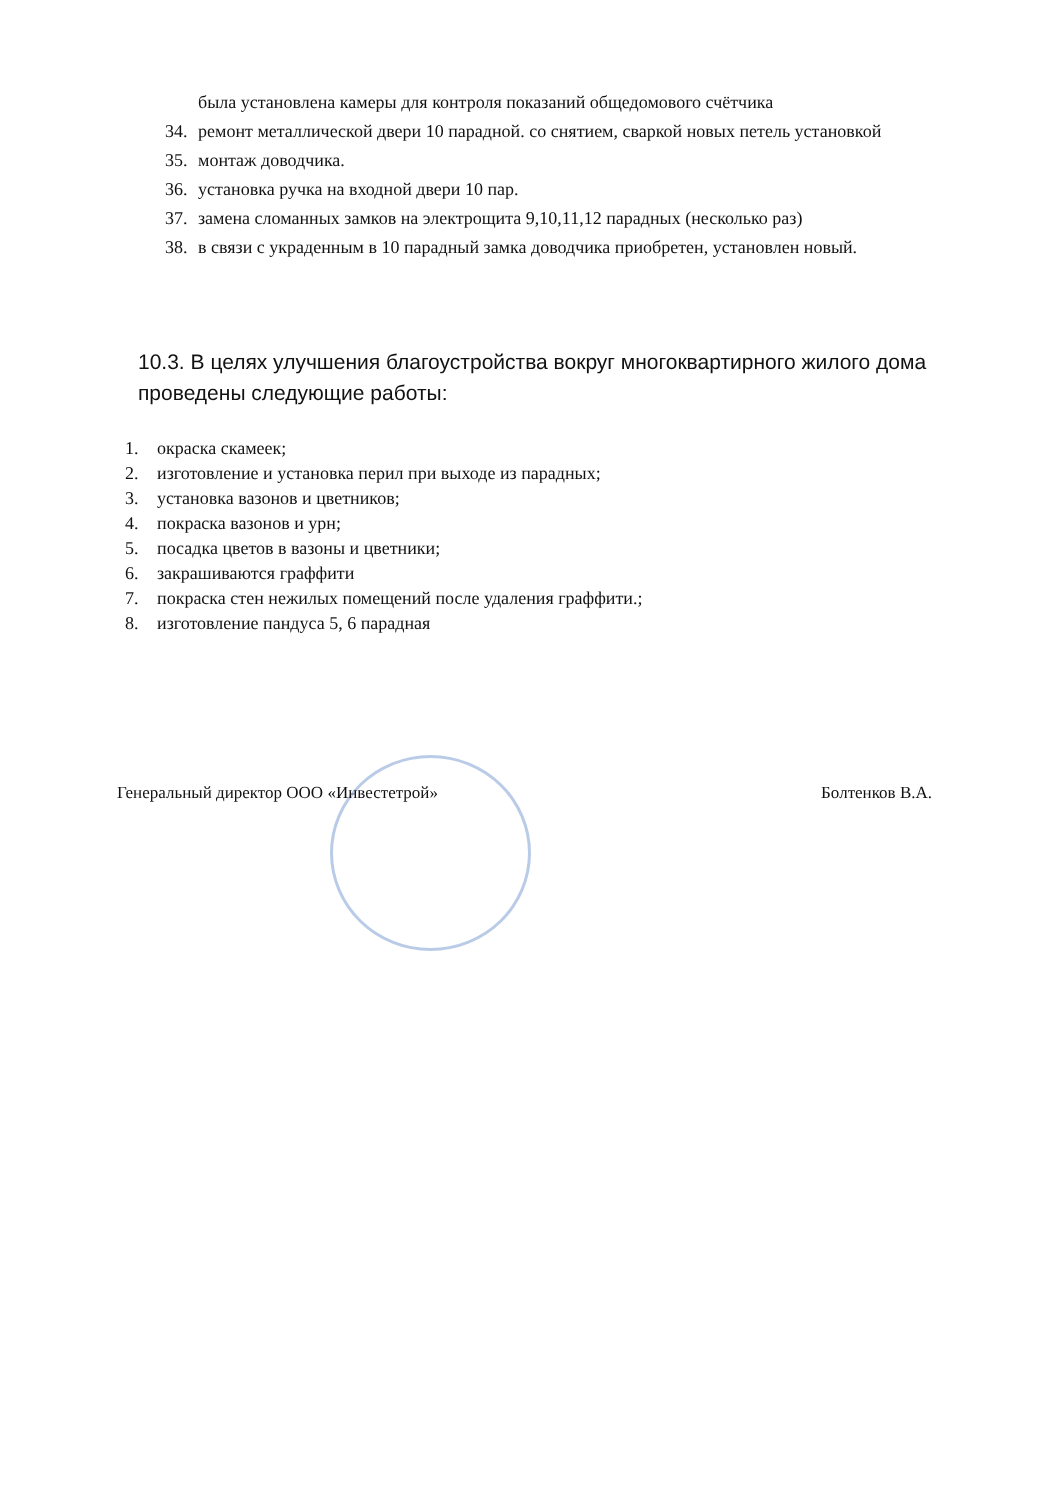была установлена камеры для контроля показаний общедомового счётчика
34. ремонт металлической двери 10 парадной. со снятием, сваркой новых петель установкой
35. монтаж доводчика.
36. установка ручка на входной двери 10 пар.
37. замена сломанных замков на электрощита 9,10,11,12 парадных (несколько раз)
38. в связи с украденным в 10 парадный замка доводчика приобретен, установлен новый.
10.3. В целях улучшения благоустройства вокруг многоквартирного жилого дома проведены следующие работы:
1. окраска скамеек;
2. изготовление и установка перил при выходе из парадных;
3. установка вазонов и цветников;
4. покраска вазонов и урн;
5. посадка цветов в вазоны и цветники;
6. закрашиваются граффити
7. покраска стен нежилых помещений после удаления граффити.;
8. изготовление пандуса 5, 6 парадная
Генеральный директор ООО «Инвестетрой» Болтенков В.А.